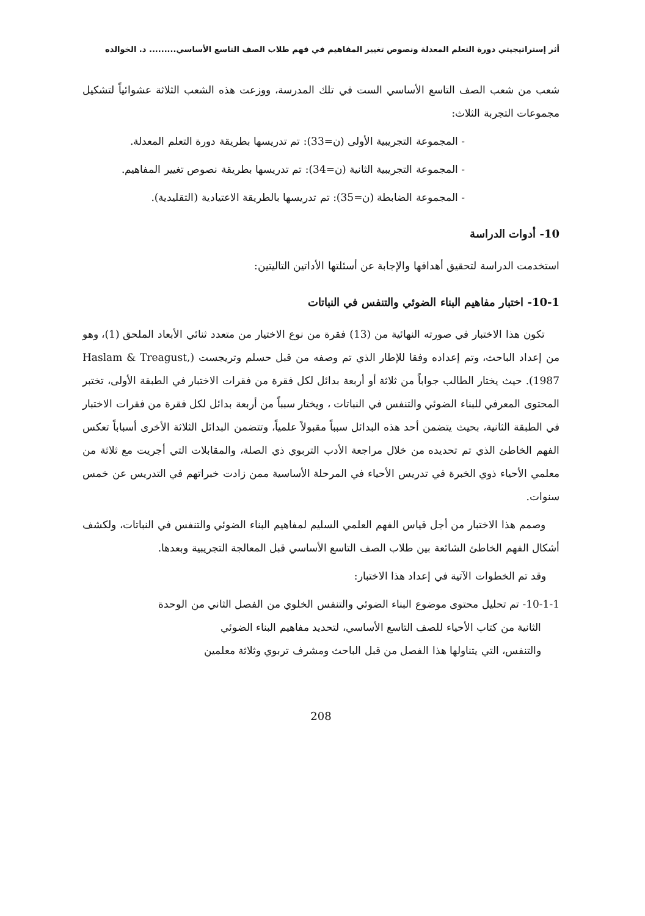أثر إستراتيجيتي دورة التعلم المعدلة ونصوص تغيير المفاهيم في فهم طلاب الصف التاسع الأساسي......... د. الخوالده
شعب من شعب الصف التاسع الأساسي الست في تلك المدرسة، ووزعت هذه الشعب الثلاثة عشوائياً لتشكيل مجموعات التجربة الثلاث:
- المجموعة التجريبية الأولى (ن=33): تم تدريسها بطريقة دورة التعلم المعدلة.
- المجموعة التجريبية الثانية (ن=34): تم تدريسها بطريقة نصوص تغيير المفاهيم.
- المجموعة الضابطة (ن=35): تم تدريسها بالطريقة الاعتيادية (التقليدية).
10- أدوات الدراسة
استخدمت الدراسة لتحقيق أهدافها والإجابة عن أسئلتها الأداتين التاليتين:
10-1- اختبار مفاهيم البناء الضوئي والتنفس في النباتات
تكون هذا الاختبار في صورته النهائية من (13) فقرة من نوع الاختيار من متعدد ثنائي الأبعاد الملحق (1)، وهو من إعداد الباحث، وتم إعداده وفقا للإطار الذي تم وصفه من قبل حسلم وتريجست (Haslam & Treagust, 1987). حيث يختار الطالب جواباً من ثلاثة أو أربعة بدائل لكل فقرة من فقرات الاختبار في الطبقة الأولى، تختبر المحتوى المعرفي للبناء الضوئي والتنفس في النباتات ، ويختار سبباً من أربعة بدائل لكل فقرة من فقرات الاختبار في الطبقة الثانية، بحيث يتضمن أحد هذه البدائل سبباً مقبولاً علمياً، وتتضمن البدائل الثلاثة الأخرى أسباباً تعكس الفهم الخاطئ الذي تم تحديده من خلال مراجعة الأدب التربوي ذي الصلة، والمقابلات التي أجريت مع ثلاثة من معلمي الأحياء ذوي الخبرة في تدريس الأحياء في المرحلة الأساسية ممن زادت خبراتهم في التدريس عن خمس سنوات.
وصمم هذا الاختبار من أجل قياس الفهم العلمي السليم لمفاهيم البناء الضوئي والتنفس في النباتات، ولكشف أشكال الفهم الخاطئ الشائعة بين طلاب الصف التاسع الأساسي قبل المعالجة التجريبية وبعدها.
وقد تم الخطوات الآتية في إعداد هذا الاختبار:
10-1-1- تم تحليل محتوى موضوع البناء الضوئي والتنفس الخلوي من الفصل الثاني من الوحدة
الثانية من كتاب الأحياء للصف التاسع الأساسي، لتحديد مفاهيم البناء الضوئي
والتنفس، التي يتناولها هذا الفصل من قبل الباحث ومشرف تربوي وثلاثة معلمين
208